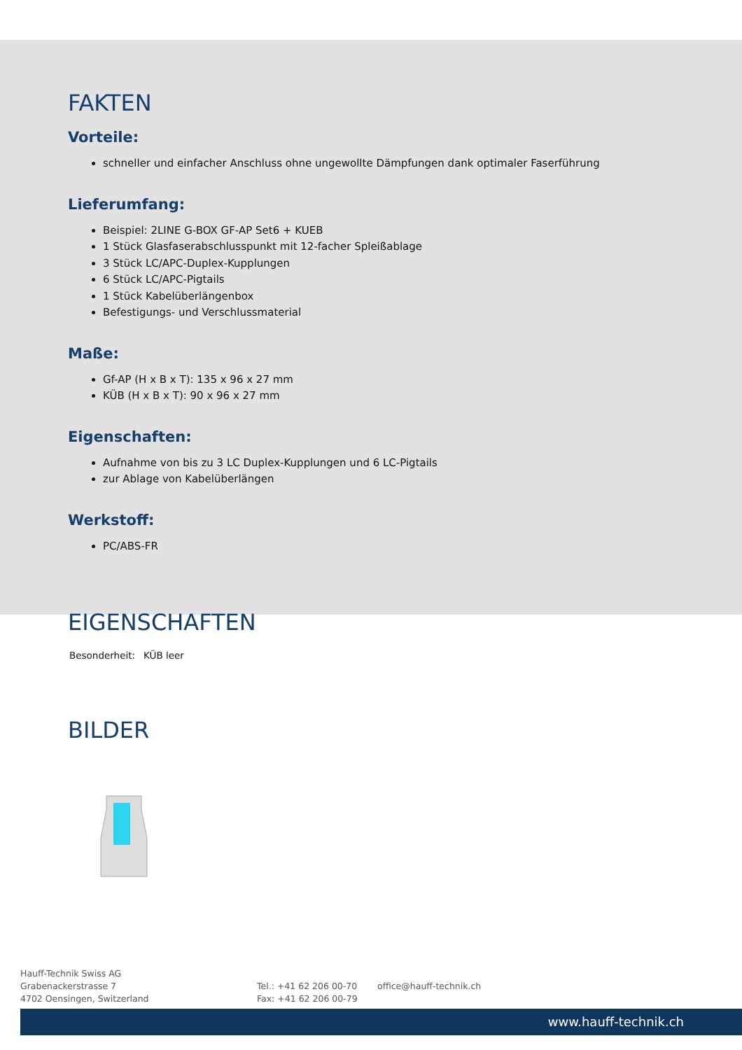FAKTEN
Vorteile:
schneller und einfacher Anschluss ohne ungewollte Dämpfungen dank optimaler Faserführung
Lieferumfang:
Beispiel: 2LINE G-BOX GF-AP Set6 + KUEB
1 Stück Glasfaserabschlusspunkt mit 12-facher Spleißablage
3 Stück LC/APC-Duplex-Kupplungen
6 Stück LC/APC-Pigtails
1 Stück Kabelüberlängenbox
Befestigungs- und Verschlussmaterial
Maße:
Gf-AP (H x B x T): 135 x 96 x 27 mm
KÜB (H x B x T): 90 x 96 x 27 mm
Eigenschaften:
Aufnahme von bis zu 3 LC Duplex-Kupplungen und 6 LC-Pigtails
zur Ablage von Kabelüberlängen
Werkstoff:
PC/ABS-FR
EIGENSCHAFTEN
| Besonderheit: | KÜB leer |
BILDER
Hauff-Technik Swiss AG
Grabenackerstrasse 7
4702 Oensingen, Switzerland
Tel.: +41 62 206 00-70
Fax: +41 62 206 00-79
office@hauff-technik.ch
www.hauff-technik.ch